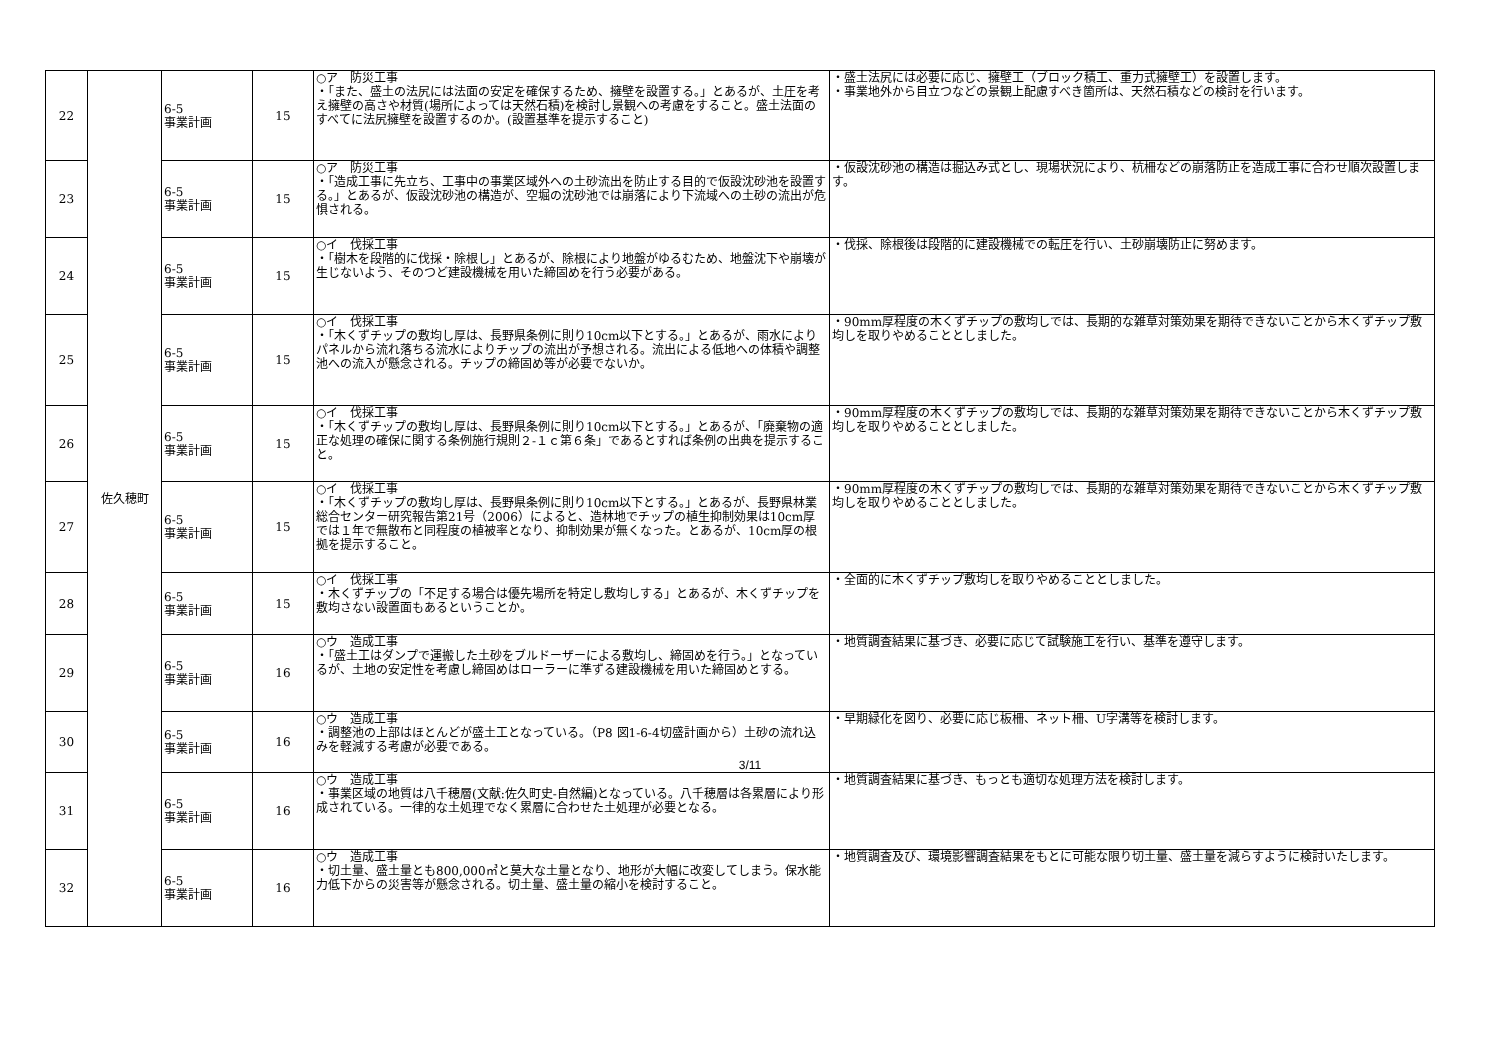| 22 | 佐久穂町 | 6-5 事業計画 | 15 | ○ア 防災工事 ・「また、盛土の法尻には法面の安定を確保するため、擁壁を設置する。」とあるが、土圧を考え擁壁の高さや材質(場所によっては天然石積)を検討し景観への考慮をすること。盛土法面のすべてに法尻擁壁を設置するのか。(設置基準を提示すること) | ・盛土法尻には必要に応じ、擁壁工（ブロック積工、重力式擁壁工）を設置します。 ・事業地外から目立つなどの景観上配慮すべき箇所は、天然石積などの検討を行います。 |
| 23 | | 6-5 事業計画 | 15 | ○ア 防災工事 ・「造成工事に先立ち、工事中の事業区域外への土砂流出を防止する目的で仮設沈砂池を設置する。」とあるが、仮設沈砂池の構造が、空堀の沈砂池では崩落により下流域への土砂の流出が危惧される。 | ・仮設沈砂池の構造は掘込み式とし、現場状況により、杭柵などの崩落防止を造成工事に合わせ順次設置します。 |
| 24 | | 6-5 事業計画 | 15 | ○イ 伐採工事 ・「樹木を段階的に伐採・除根し」とあるが、除根により地盤がゆるむため、地盤沈下や崩壊が生じないよう、そのつど建設機械を用いた締固めを行う必要がある。 | ・伐採、除根後は段階的に建設機械での転圧を行い、土砂崩壊防止に努めます。 |
| 25 | | 6-5 事業計画 | 15 | ○イ 伐採工事 ・「木くずチップの敷均し厚は、長野県条例に則り10cm以下とする。」とあるが、雨水によりパネルから流れ落ちる流水によりチップの流出が予想される。流出による低地への体積や調整池への流入が懸念される。チップの締固め等が必要でないか。 | ・90mm厚程度の木くずチップの敷均しでは、長期的な雑草対策効果を期待できないことから木くずチップ敷均しを取りやめることとしました。 |
| 26 | | 6-5 事業計画 | 15 | ○イ 伐採工事 ・「木くずチップの敷均し厚は、長野県条例に則り10cm以下とする。」とあるが、「廃棄物の適正な処理の確保に関する条例施行規則２-１ｃ第６条」であるとすれば条例の出典を提示すること。 | ・90mm厚程度の木くずチップの敷均しでは、長期的な雑草対策効果を期待できないことから木くずチップ敷均しを取りやめることとしました。 |
| 27 | | 6-5 事業計画 | 15 | ○イ 伐採工事 ・「木くずチップの敷均し厚は、長野県条例に則り10cm以下とする。」とあるが、長野県林業総合センター研究報告第21号（2006）によると、造林地でチップの植生抑制効果は10cm厚では１年で無散布と同程度の植被率となり、抑制効果が無くなった。とあるが、10cm厚の根拠を提示すること。 | ・90mm厚程度の木くずチップの敷均しでは、長期的な雑草対策効果を期待できないことから木くずチップ敷均しを取りやめることとしました。 |
| 28 | | 6-5 事業計画 | 15 | ○イ 伐採工事 ・木くずチップの「不足する場合は優先場所を特定し敷均しする」とあるが、木くずチップを敷均さない設置面もあるということか。 | ・全面的に木くずチップ敷均しを取りやめることとしました。 |
| 29 | | 6-5 事業計画 | 16 | ○ウ 造成工事 ・「盛土工はダンプで運搬した土砂をブルドーザーによる敷均し、締固めを行う。」となっているが、土地の安定性を考慮し締固めはローラーに準ずる建設機械を用いた締固めとする。 | ・地質調査結果に基づき、必要に応じて試験施工を行い、基準を遵守します。 |
| 30 | | 6-5 事業計画 | 16 | ○ウ 造成工事 ・調整池の上部はほとんどが盛土工となっている。（P8 図1-6-4切盛計画から）土砂の流れ込みを軽減する考慮が必要である。 | ・早期緑化を図り、必要に応じ板柵、ネット柵、U字溝等を検討します。 |
| 31 | | 6-5 事業計画 | 16 | ○ウ 造成工事 ・事業区域の地質は八千穂層(文献:佐久町史-自然編)となっている。八千穂層は各累層により形成されている。一律的な土処理でなく累層に合わせた土処理が必要となる。 | ・地質調査結果に基づき、もっとも適切な処理方法を検討します。 |
| 32 | | 6-5 事業計画 | 16 | ○ウ 造成工事 ・切土量、盛土量とも800,000㎥と莫大な土量となり、地形が大幅に改変してしまう。保水能力低下からの災害等が懸念される。切土量、盛土量の縮小を検討すること。 | ・地質調査及び、環境影響調査結果をもとに可能な限り切土量、盛土量を減らすように検討いたします。 |
3/11